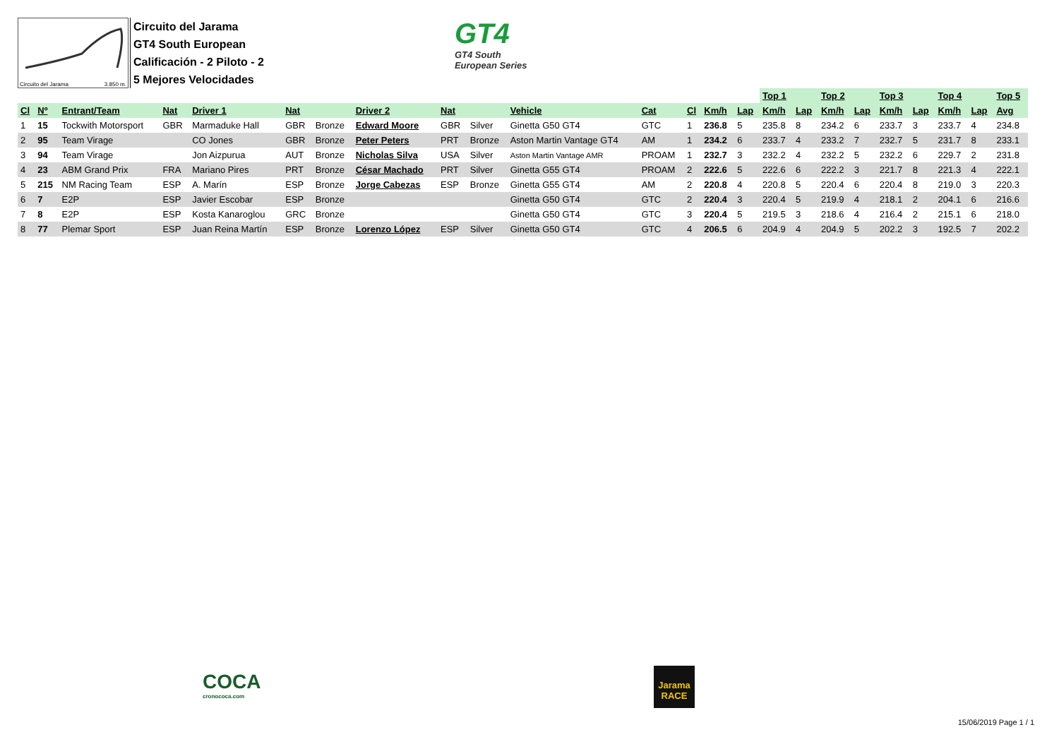Circuito del Jarama 3.850 m.
Circuito del Jarama
GT4 South European
Calificación - 2 Piloto - 2
5 Mejores Velocidades
GT4
GT4 South
European Series
| | | | | | | | | | | | | | | | Top 1 | | Top 2 | | Top 3 | | Top 4 | | Top 5 | |
| Cl | Nº | Entrant/Team | Nat | Driver 1 | Nat | | Driver 2 | Nat | | Vehicle | Cat | Cl | Km/h | Lap | Km/h | Lap | Km/h | Lap | Km/h | Lap | Km/h | Lap | Avg | |
| 1 | 15 | Tockwith Motorsport | GBR | Marmaduke Hall | GBR | Bronze | Edward Moore | GBR | Silver | Ginetta G50 GT4 | GTC | 1 | 236.8 | 5 | 235.8 | 8 | 234.2 | 6 | 233.7 | 3 | 233.7 | 4 | 234.8 | |
| 2 | 95 | Team Virage | | CO Jones | GBR | Bronze | Peter Peters | PRT | Bronze | Aston Martin Vantage GT4 | AM | 1 | 234.2 | 6 | 233.7 | 4 | 233.2 | 7 | 232.7 | 5 | 231.7 | 8 | 233.1 | |
| 3 | 94 | Team Virage | | Jon Aizpurua | AUT | Bronze | Nicholas Silva | USA | Silver | Aston Martin Vantage AMR | PROAM | 1 | 232.7 | 3 | 232.2 | 4 | 232.2 | 5 | 232.2 | 6 | 229.7 | 2 | 231.8 | |
| 4 | 23 | ABM Grand Prix | FRA | Mariano Pires | PRT | Bronze | César Machado | PRT | Silver | Ginetta G55 GT4 | PROAM | 2 | 222.6 | 5 | 222.6 | 6 | 222.2 | 3 | 221.7 | 8 | 221.3 | 4 | 222.1 | |
| 5 | 215 | NM Racing Team | ESP | A. Marín | ESP | Bronze | Jorge Cabezas | ESP | Bronze | Ginetta G55 GT4 | AM | 2 | 220.8 | 4 | 220.8 | 5 | 220.4 | 6 | 220.4 | 8 | 219.0 | 3 | 220.3 | |
| 6 | 7 | E2P | ESP | Javier Escobar | ESP | Bronze | | | | Ginetta G50 GT4 | GTC | 2 | 220.4 | 3 | 220.4 | 5 | 219.9 | 4 | 218.1 | 2 | 204.1 | 6 | 216.6 | |
| 7 | 8 | E2P | ESP | Kosta Kanaroglou | GRC | Bronze | | | | Ginetta G50 GT4 | GTC | 3 | 220.4 | 5 | 219.5 | 3 | 218.6 | 4 | 216.4 | 2 | 215.1 | 6 | 218.0 | |
| 8 | 77 | Plemar Sport | ESP | Juan Reina Martín | ESP | Bronze | Lorenzo López | ESP | Silver | Ginetta G50 GT4 | GTC | 4 | 206.5 | 6 | 204.9 | 4 | 204.9 | 5 | 202.2 | 3 | 192.5 | 7 | 202.2 | |
COCA
cronococa.com
Jarama
RACE
15/06/2019 Page 1 / 1